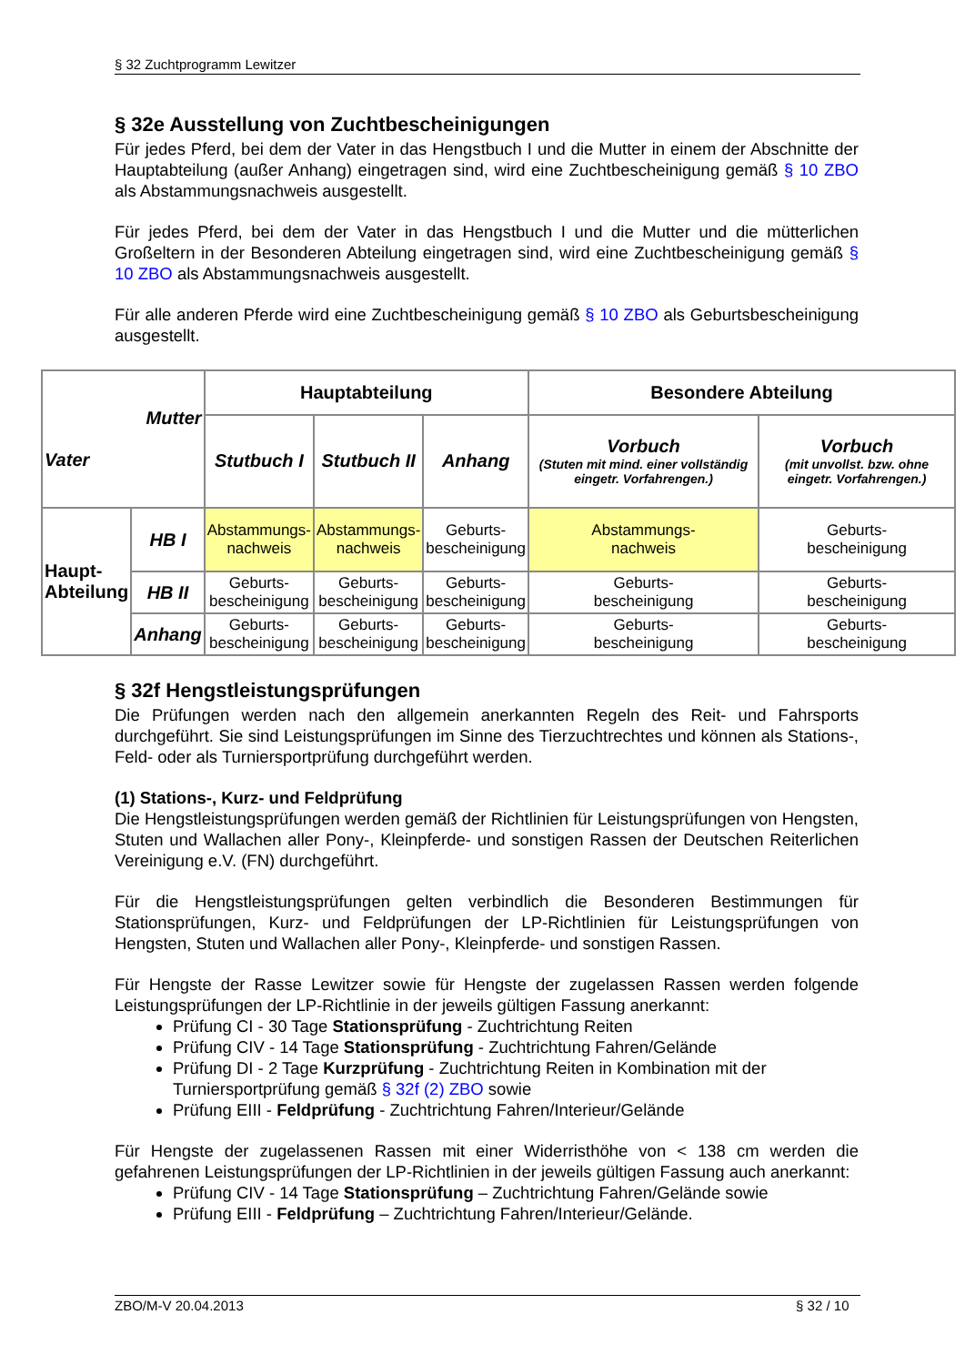§ 32 Zuchtprogramm Lewitzer
§ 32e Ausstellung von Zuchtbescheinigungen
Für jedes Pferd, bei dem der Vater in das Hengstbuch I und die Mutter in einem der Abschnitte der Hauptabteilung (außer Anhang) eingetragen sind, wird eine Zuchtbescheinigung gemäß § 10 ZBO als Abstammungsnachweis ausgestellt.
Für jedes Pferd, bei dem der Vater in das Hengstbuch I und die Mutter und die mütterlichen Großeltern in der Besonderen Abteilung eingetragen sind, wird eine Zuchtbescheinigung gemäß § 10 ZBO als Abstammungsnachweis ausgestellt.
Für alle anderen Pferde wird eine Zuchtbescheinigung gemäß § 10 ZBO als Geburtsbescheinigung ausgestellt.
§ 32f Hengstleistungsprüfungen
Die Prüfungen werden nach den allgemein anerkannten Regeln des Reit- und Fahrsports durchgeführt. Sie sind Leistungsprüfungen im Sinne des Tierzuchtrechtes und können als Stations-, Feld- oder als Turniersportprüfung durchgeführt werden.
(1) Stations-, Kurz- und Feldprüfung
Die Hengstleistungsprüfungen werden gemäß der Richtlinien für Leistungsprüfungen von Hengsten, Stuten und Wallachen aller Pony-, Kleinpferde- und sonstigen Rassen der Deutschen Reiterlichen Vereinigung e.V. (FN) durchgeführt.
Für die Hengstleistungsprüfungen gelten verbindlich die Besonderen Bestimmungen für Stationsprüfungen, Kurz- und Feldprüfungen der LP-Richtlinien für Leistungsprüfungen von Hengsten, Stuten und Wallachen aller Pony-, Kleinpferde- und sonstigen Rassen.
Für Hengste der Rasse Lewitzer sowie für Hengste der zugelassen Rassen werden folgende Leistungsprüfungen der LP-Richtlinie in der jeweils gültigen Fassung anerkannt:
Prüfung CI - 30 Tage Stationsprüfung - Zuchtrichtung Reiten
Prüfung CIV - 14 Tage Stationsprüfung - Zuchtrichtung Fahren/Gelände
Prüfung DI - 2 Tage Kurzprüfung - Zuchtrichtung Reiten in Kombination mit der Turniersportprüfung gemäß § 32f (2) ZBO sowie
Prüfung EIII - Feldprüfung - Zuchtrichtung Fahren/Interieur/Gelände
Für Hengste der zugelassenen Rassen mit einer Widerristhöhe von < 138 cm werden die gefahrenen Leistungsprüfungen der LP-Richtlinien in der jeweils gültigen Fassung auch anerkannt:
Prüfung CIV - 14 Tage Stationsprüfung – Zuchtrichtung Fahren/Gelände sowie
Prüfung EIII - Feldprüfung – Zuchtrichtung Fahren/Interieur/Gelände.
| Mutter Vater | | Hauptabteilung | | | Besondere Abteilung | |
| --- | --- | --- | --- | --- | --- | --- |
| | | Stutbuch I | Stutbuch II | Anhang | Vorbuch (Stuten mit mind. einer vollständig eingetr. Vorfahrengen.) | Vorbuch (mit unvollst. bzw. ohne eingetr. Vorfahrengen.) |
| Haupt- Abteilung | HB I | Abstammungs- nachweis | Abstammungs- nachweis | Geburts- bescheinigung | Abstammungs- nachweis | Geburts- bescheinigung |
| | HB II | Geburts- bescheinigung | Geburts- bescheinigung | Geburts- bescheinigung | Geburts- bescheinigung | Geburts- bescheinigung |
| | Anhang | Geburts- bescheinigung | Geburts- bescheinigung | Geburts- bescheinigung | Geburts- bescheinigung | Geburts- bescheinigung |
ZBO/M-V 20.04.2013 § 32 / 10